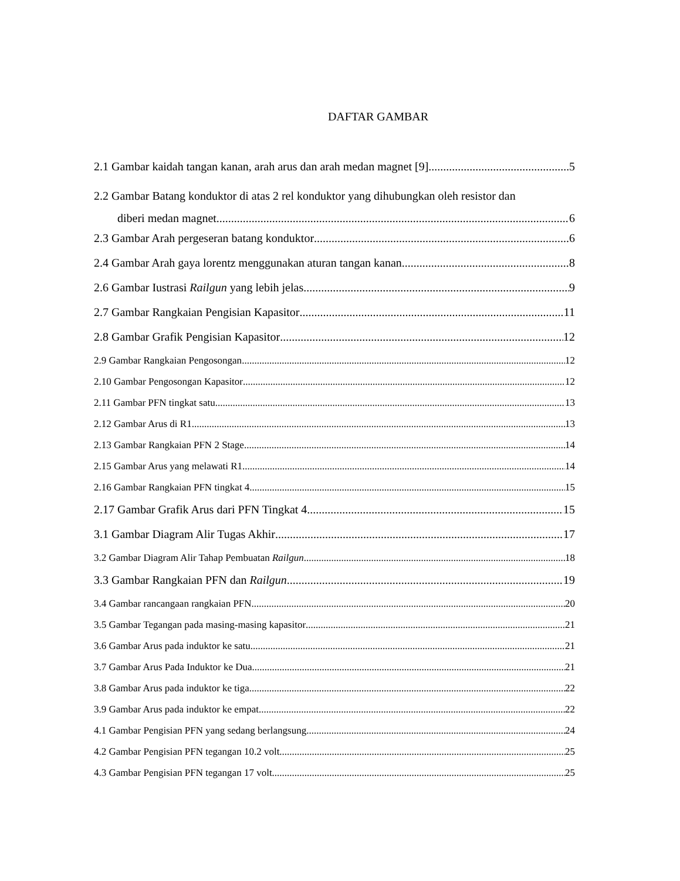DAFTAR GAMBAR
2.1 Gambar kaidah tangan kanan, arah arus dan arah medan magnet [9] 5
2.2 Gambar Batang konduktor di atas 2 rel konduktor yang dihubungkan oleh resistor dan
diberi medan magnet 6
2.3 Gambar Arah pergeseran batang konduktor 6
2.4 Gambar Arah gaya lorentz menggunakan aturan tangan kanan 8
2.6 Gambar Iustrasi Railgun yang lebih jelas 9
2.7 Gambar Rangkaian Pengisian Kapasitor 11
2.8 Gambar Grafik Pengisian Kapasitor 12
2.9 Gambar Rangkaian Pengosongan 12
2.10 Gambar Pengosongan Kapasitor 12
2.11 Gambar PFN tingkat satu 13
2.12 Gambar Arus di R1 13
2.13 Gambar Rangkaian PFN 2 Stage 14
2.15 Gambar Arus yang melawati R1 14
2.16 Gambar Rangkaian PFN tingkat 4 15
2.17 Gambar Grafik Arus dari PFN Tingkat 4 15
3.1 Gambar Diagram Alir Tugas Akhir 17
3.2 Gambar Diagram Alir Tahap Pembuatan Railgun 18
3.3 Gambar Rangkaian PFN dan Railgun 19
3.4 Gambar rancangaan rangkaian PFN 20
3.5 Gambar Tegangan pada masing-masing kapasitor 21
3.6 Gambar Arus pada induktor ke satu 21
3.7 Gambar Arus Pada Induktor ke Dua 21
3.8 Gambar Arus pada induktor ke tiga 22
3.9 Gambar Arus pada induktor ke empat 22
4.1 Gambar Pengisian PFN yang sedang berlangsung 24
4.2 Gambar Pengisian PFN tegangan 10.2 volt 25
4.3 Gambar Pengisian PFN tegangan 17 volt 25